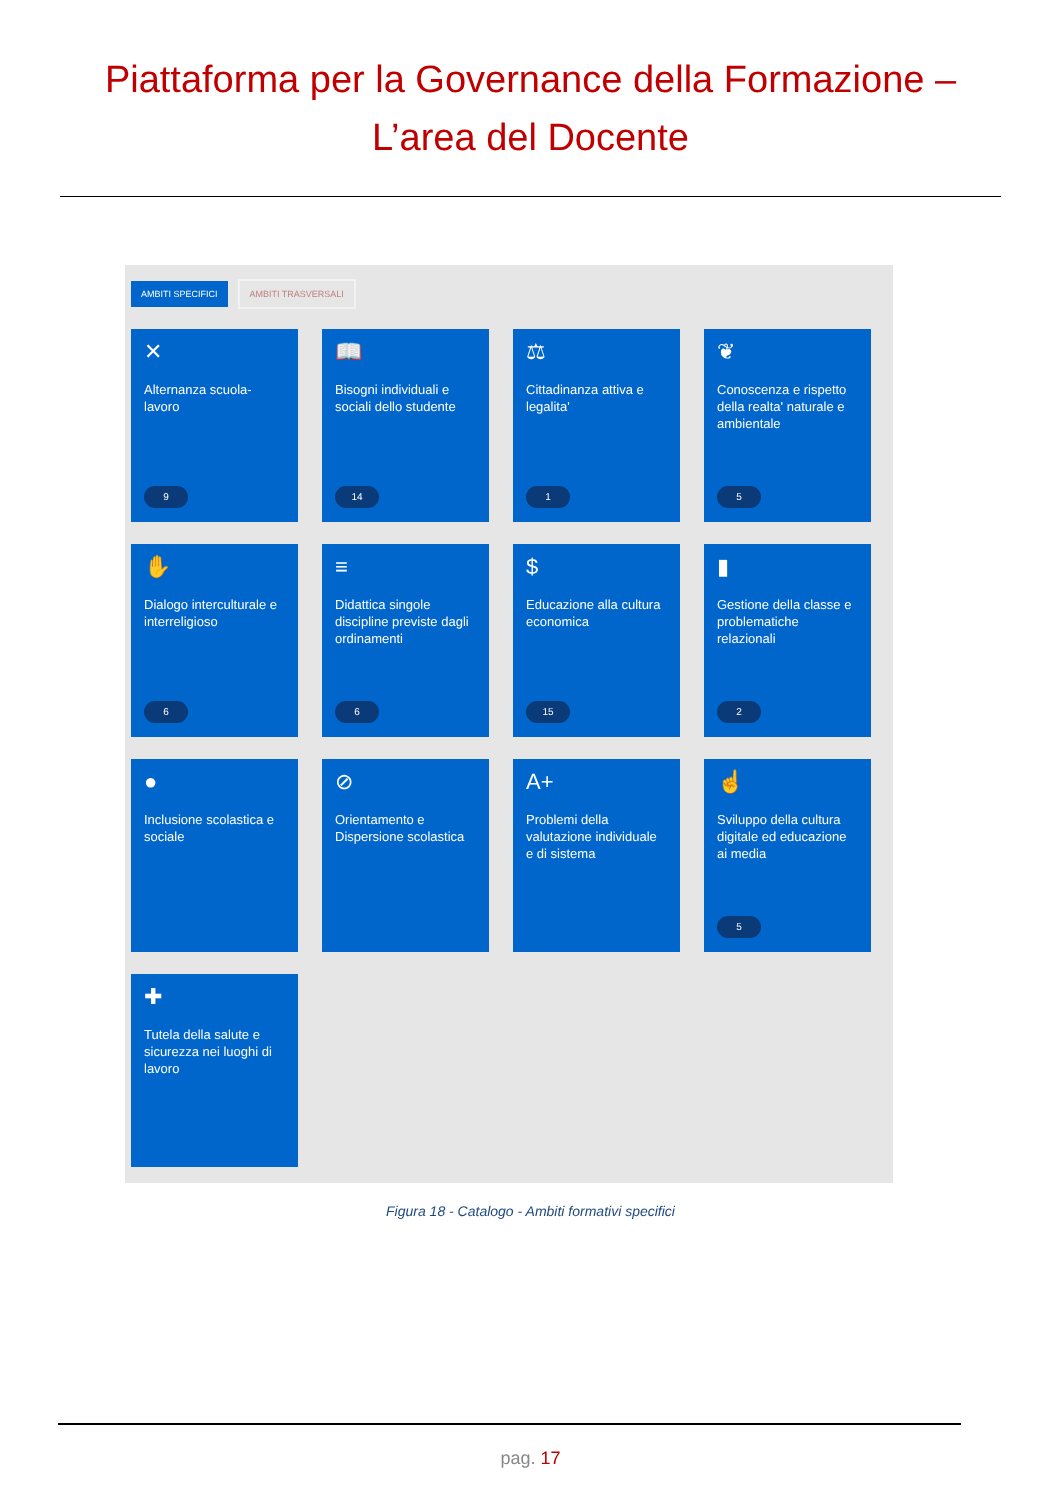Piattaforma per la Governance della Formazione –
L’area del Docente
AMBITI SPECIFICI AMBITI TRASVERSALI
✕
Alternanza scuola-lavoro
9
📖
Bisogni individuali e sociali dello studente
14
⚖
Cittadinanza attiva e legalita'
1
❦
Conoscenza e rispetto della realta' naturale e ambientale
5
✋
Dialogo interculturale e interreligioso
6
≡
Didattica singole discipline previste dagli ordinamenti
6
$
Educazione alla cultura economica
15
▮
Gestione della classe e problematiche relazionali
2
●
Inclusione scolastica e sociale
⊘
Orientamento e Dispersione scolastica
A+
Problemi della valutazione individuale e di sistema
☝
Sviluppo della cultura digitale ed educazione ai media
5
✚
Tutela della salute e sicurezza nei luoghi di lavoro
Figura 18 - Catalogo - Ambiti formativi specifici
pag. 17